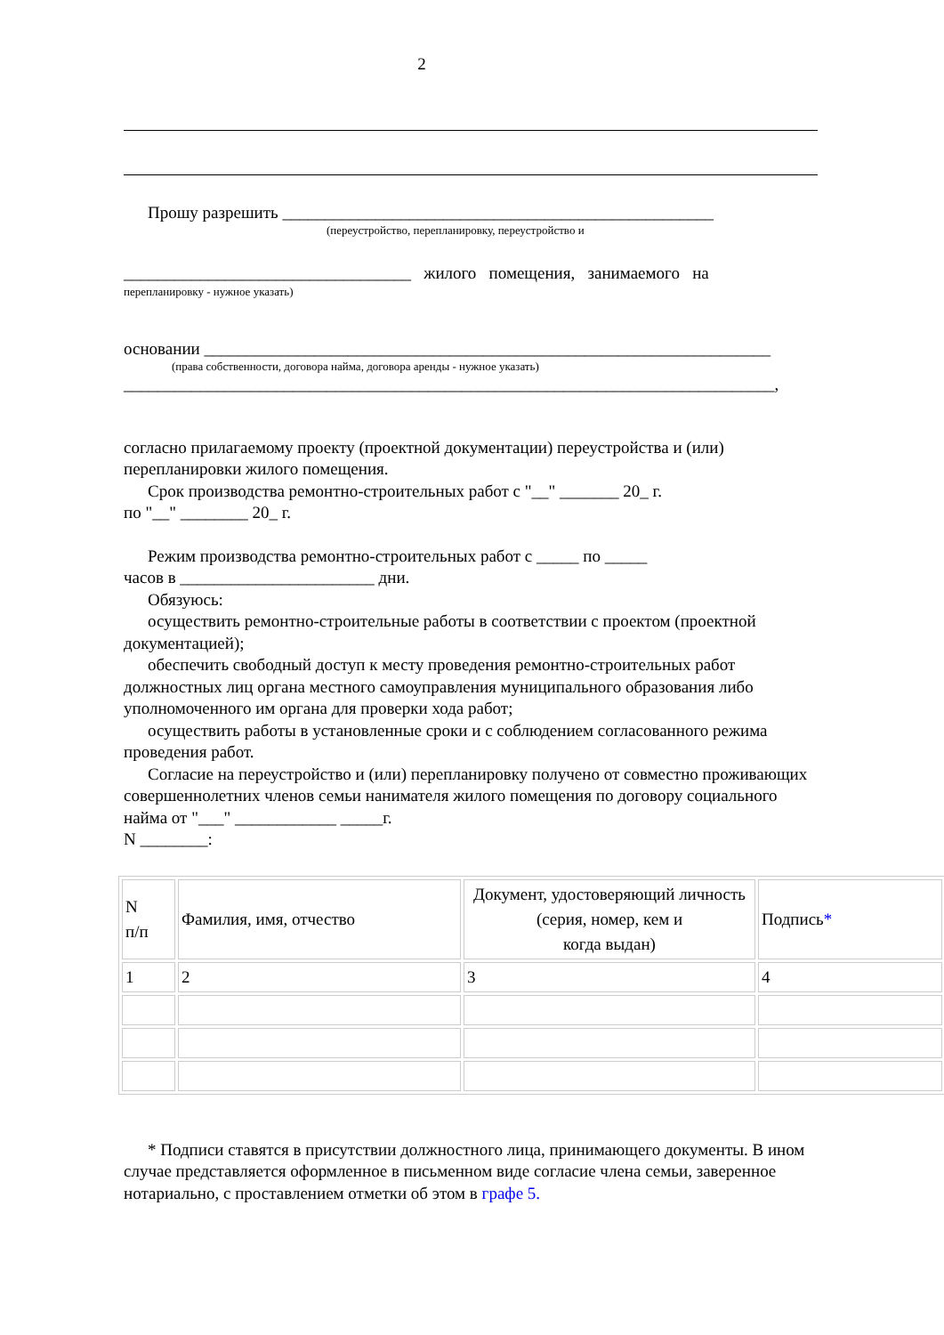2
Прошу разрешить ___________________________________________________
(переустройство, перепланировку, переустройство и
__________________________________ жилого помещения, занимаемого на
перепланировку - нужное указать)
основании ___________________________________________________________________
(права собственности, договора найма, договора аренды - нужное указать)
_____________________________________________________________________________,
согласно прилагаемому проекту (проектной документации) переустройства и (или) перепланировки жилого помещения.
Срок производства ремонтно-строительных работ с "__" _______ 20_ г.
по "__" ________ 20_ г.
Режим производства ремонтно-строительных работ с _____ по _____
часов в _______________________ дни.
Обязуюсь:
осуществить ремонтно-строительные работы в соответствии с проектом (проектной документацией);
обеспечить свободный доступ к месту проведения ремонтно-строительных работ должностных лиц органа местного самоуправления муниципального образования либо уполномоченного им органа для проверки хода работ;
осуществить работы в установленные сроки и с соблюдением согласованного режима проведения работ.
Согласие на переустройство и (или) перепланировку получено от совместно проживающих совершеннолетних членов семьи нанимателя жилого помещения по договору социального найма от "___" ____________ _____г.
N ________:
| N п/п | Фамилия, имя, отчество | Документ, удостоверяющий личность (серия, номер, кем и когда выдан) | Подпись * |
| 1 | 2 | 3 | 4 |
* Подписи ставятся в присутствии должностного лица, принимающего документы. В ином случае представляется оформленное в письменном виде согласие члена семьи, заверенное нотариально, с проставлением отметки об этом в графе 5.